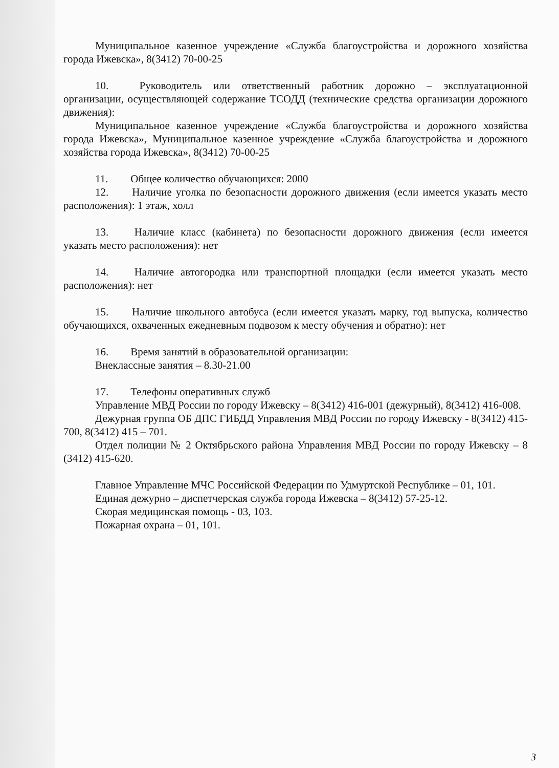Муниципальное казенное учреждение «Служба благоустройства и дорожного хозяйства города Ижевска», 8(3412) 70-00-25
10. Руководитель или ответственный работник дорожно – эксплуатационной организации, осуществляющей содержание ТСОДД (технические средства организации дорожного движения):
Муниципальное казенное учреждение «Служба благоустройства и дорожного хозяйства города Ижевска», Муниципальное казенное учреждение «Служба благоустройства и дорожного хозяйства города Ижевска», 8(3412) 70-00-25
11. Общее количество обучающихся: 2000
12. Наличие уголка по безопасности дорожного движения (если имеется указать место расположения): 1 этаж, холл
13. Наличие класс (кабинета) по безопасности дорожного движения (если имеется указать место расположения): нет
14. Наличие автогородка или транспортной площадки (если имеется указать место расположения): нет
15. Наличие школьного автобуса (если имеется указать марку, год выпуска, количество обучающихся, охваченных ежедневным подвозом к месту обучения и обратно): нет
16. Время занятий в образовательной организации:
Внеклассные занятия – 8.30-21.00
17. Телефоны оперативных служб
Управление МВД России по городу Ижевску – 8(3412) 416-001 (дежурный), 8(3412) 416-008.
Дежурная группа ОБ ДПС ГИБДД Управления МВД России по городу Ижевску - 8(3412) 415-700, 8(3412) 415 – 701.
Отдел полиции № 2 Октябрьского района Управления МВД России по городу Ижевску – 8 (3412) 415-620.
Главное Управление МЧС Российской Федерации по Удмуртской Республике – 01, 101.
Единая дежурно – диспетчерская служба города Ижевска – 8(3412) 57-25-12.
Скорая медицинская помощь - 03, 103.
Пожарная охрана – 01, 101.
3